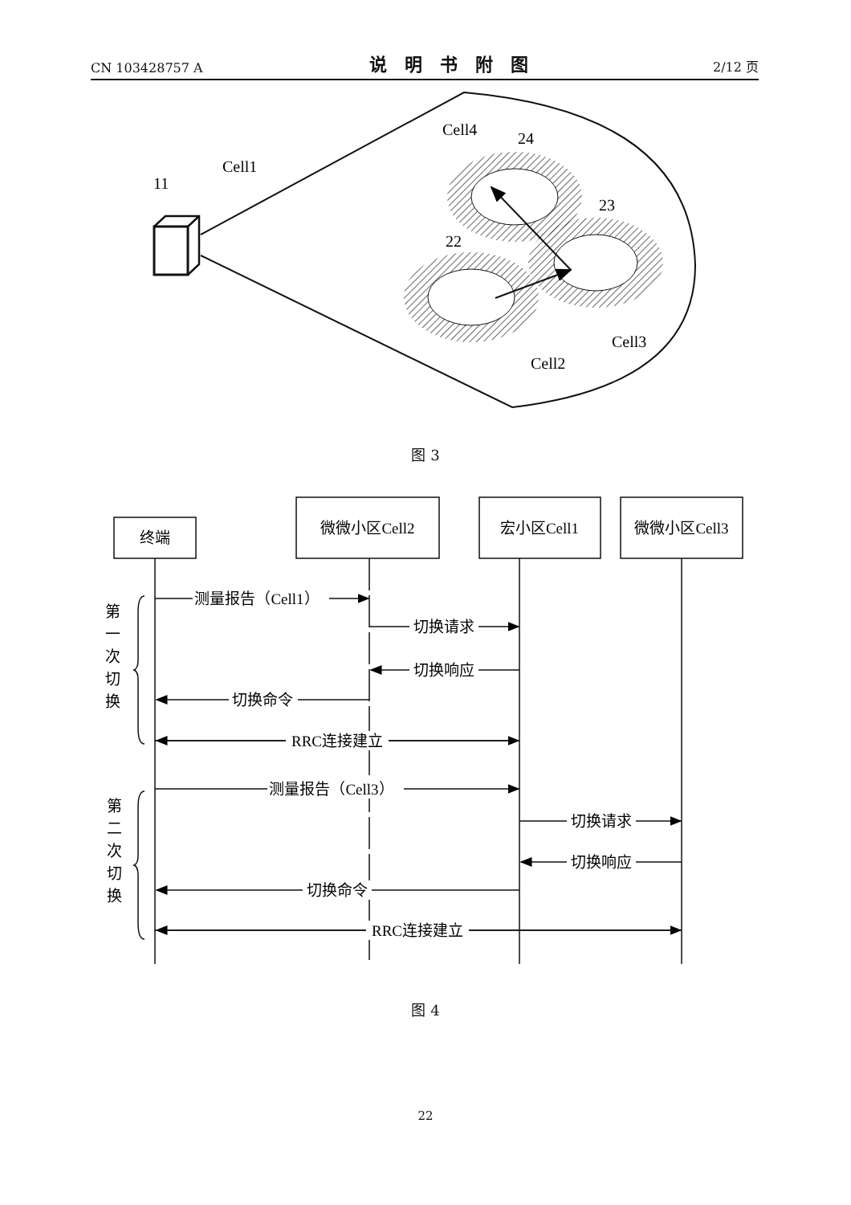CN 103428757 A 说明书附图 2/12 页
11
Cell1
Cell4
24
23
22
Cell3
Cell2
终端
微微小区Cell2
宏小区Cell1
微微小区Cell3
测量报告（Cell1）
切换请求
切换响应
切换命令
RRC连接建立
测量报告（Cell3）
切换请求
切换响应
切换命令
RRC连接建立
第
一
次
切
换
第
二
次
切
换
图 3
图 4
22